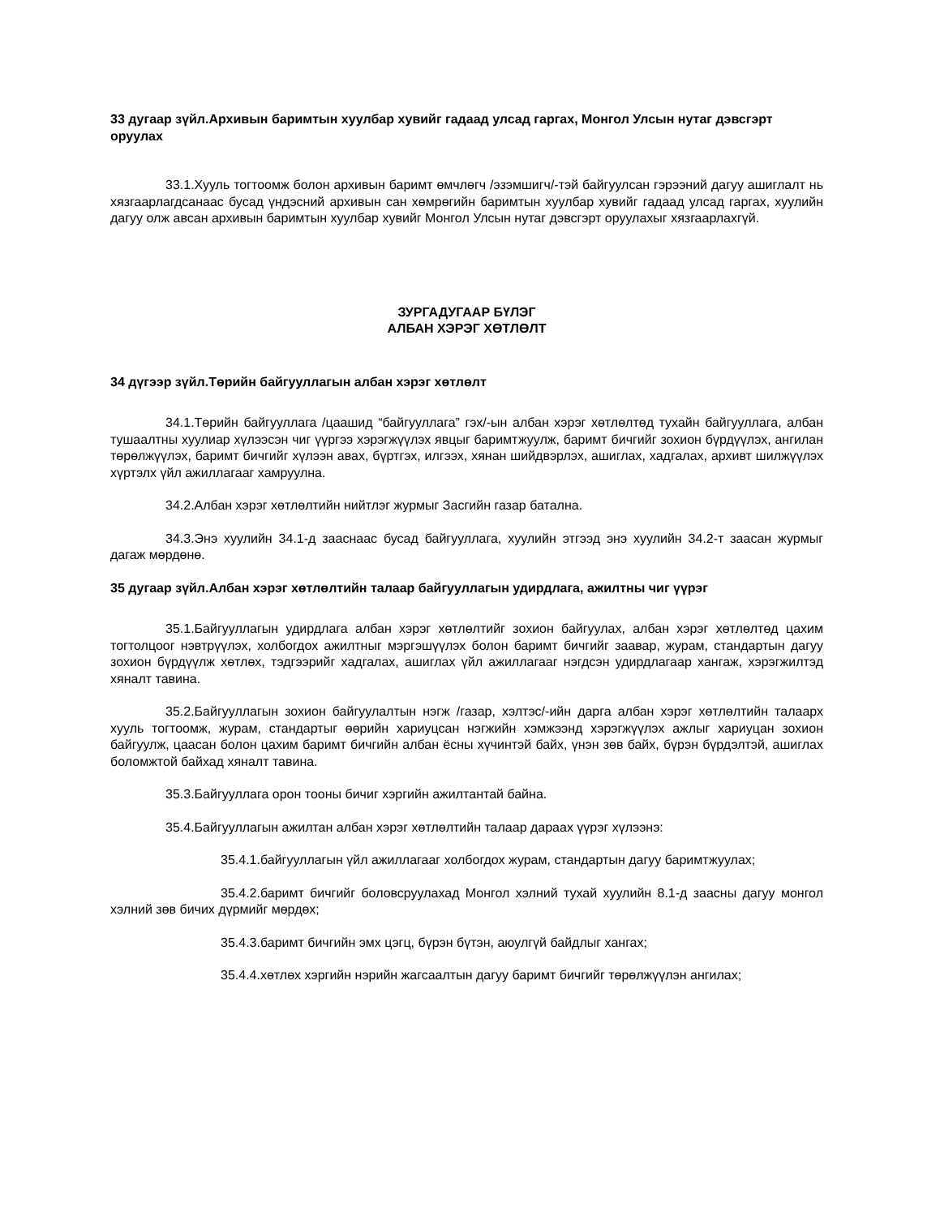33 дугаар зүйл.Архивын баримтын хуулбар хувийг гадаад улсад гаргах, Монгол Улсын нутаг дэвсгэрт оруулах
33.1.Хууль тогтоомж болон архивын баримт өмчлөгч /эзэмшигч/-тэй байгуулсан гэрээний дагуу ашиглалт нь хязгаарлагдсанаас бусад үндэсний архивын сан хөмрөгийн баримтын хуулбар хувийг гадаад улсад гаргах, хуулийн дагуу олж авсан архивын баримтын хуулбар хувийг Монгол Улсын нутаг дэвсгэрт оруулахыг хязгаарлахгүй.
ЗУРГАДУГААР БҮЛЭГ
АЛБАН ХЭРЭГ ХӨТЛӨЛТ
34 дүгээр зүйл.Төрийн байгууллагын албан хэрэг хөтлөлт
34.1.Төрийн байгууллага /цаашид “байгууллага” гэх/-ын албан хэрэг хөтлөлтөд тухайн байгууллага, албан тушаалтны хуулиар хүлээсэн чиг үүргээ хэрэгжүүлэх явцыг баримтжуулж, баримт бичгийг зохион бүрдүүлэх, ангилан төрөлжүүлэх, баримт бичгийг хүлээн авах, бүртгэх, илгээх, хянан шийдвэрлэх, ашиглах, хадгалах, архивт шилжүүлэх хүртэлх үйл ажиллагааг хамруулна.
34.2.Албан хэрэг хөтлөлтийн нийтлэг журмыг Засгийн газар батална.
34.3.Энэ хуулийн 34.1-д зааснаас бусад байгууллага, хуулийн этгээд энэ хуулийн 34.2-т заасан журмыг дагаж мөрдөнө.
35 дугаар зүйл.Албан хэрэг хөтлөлтийн талаар байгууллагын удирдлага, ажилтны чиг үүрэг
35.1.Байгууллагын удирдлага албан хэрэг хөтлөлтийг зохион байгуулах, албан хэрэг хөтлөлтөд цахим тогтолцоог нэвтрүүлэх, холбогдох ажилтныг мэргэшүүлэх болон баримт бичгийг заавар, журам, стандартын дагуу зохион бүрдүүлж хөтлөх, тэдгээрийг хадгалах, ашиглах үйл ажиллагааг нэгдсэн удирдлагаар хангаж, хэрэгжилтэд хяналт тавина.
35.2.Байгууллагын зохион байгуулалтын нэгж /газар, хэлтэс/-ийн дарга албан хэрэг хөтлөлтийн талаарх хууль тогтоомж, журам, стандартыг өөрийн хариуцсан нэгжийн хэмжээнд хэрэгжүүлэх ажлыг хариуцан зохион байгуулж, цаасан болон цахим баримт бичгийн албан ёсны хүчинтэй байх, үнэн зөв байх, бүрэн бүрдэлтэй, ашиглах боломжтой байхад хяналт тавина.
35.3.Байгууллага орон тооны бичиг хэргийн ажилтантай байна.
35.4.Байгууллагын ажилтан албан хэрэг хөтлөлтийн талаар дараах үүрэг хүлээнэ:
35.4.1.байгууллагын үйл ажиллагааг холбогдох журам, стандартын дагуу баримтжуулах;
35.4.2.баримт бичгийг боловсруулахад Монгол хэлний тухай хуулийн 8.1-д заасны дагуу монгол хэлний зөв бичих дүрмийг мөрдөх;
35.4.3.баримт бичгийн эмх цэгц, бүрэн бүтэн, аюулгүй байдлыг хангах;
35.4.4.хөтлөх хэргийн нэрийн жагсаалтын дагуу баримт бичгийг төрөлжүүлэн ангилах;